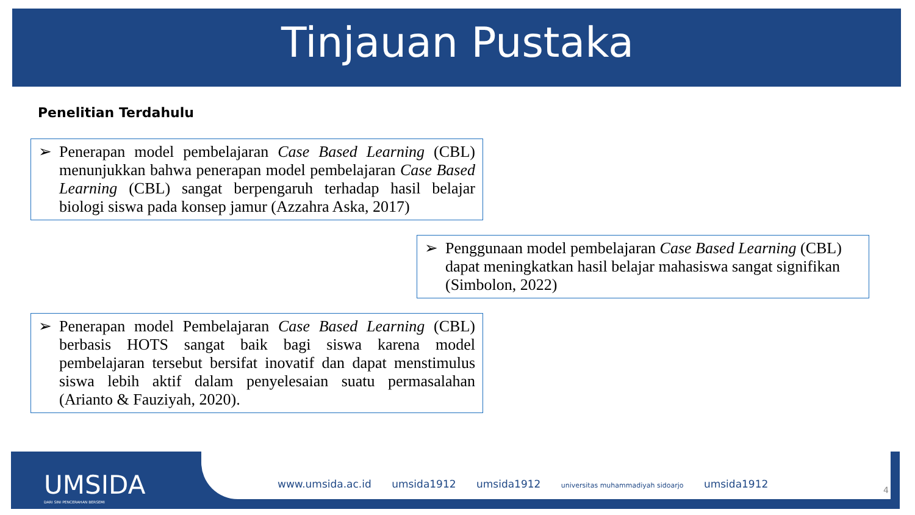Tinjauan Pustaka
Penelitian Terdahulu
➢ Penerapan model pembelajaran Case Based Learning (CBL) menunjukkan bahwa penerapan model pembelajaran Case Based Learning (CBL) sangat berpengaruh terhadap hasil belajar biologi siswa pada konsep jamur (Azzahra Aska, 2017)
➢ Penggunaan model pembelajaran Case Based Learning (CBL) dapat meningkatkan hasil belajar mahasiswa sangat signifikan (Simbolon, 2022)
➢ Penerapan model Pembelajaran Case Based Learning (CBL) berbasis HOTS sangat baik bagi siswa karena model pembelajaran tersebut bersifat inovatif dan dapat menstimulus siswa lebih aktif dalam penyelesaian suatu permasalahan (Arianto & Fauziyah, 2020).
UMSIDA
DARI SINI PENCERAHAN BERSEMI
www.umsida.ac.id umsida1912 umsida1912 universitas muhammadiyah sidoarjo umsida1912
4